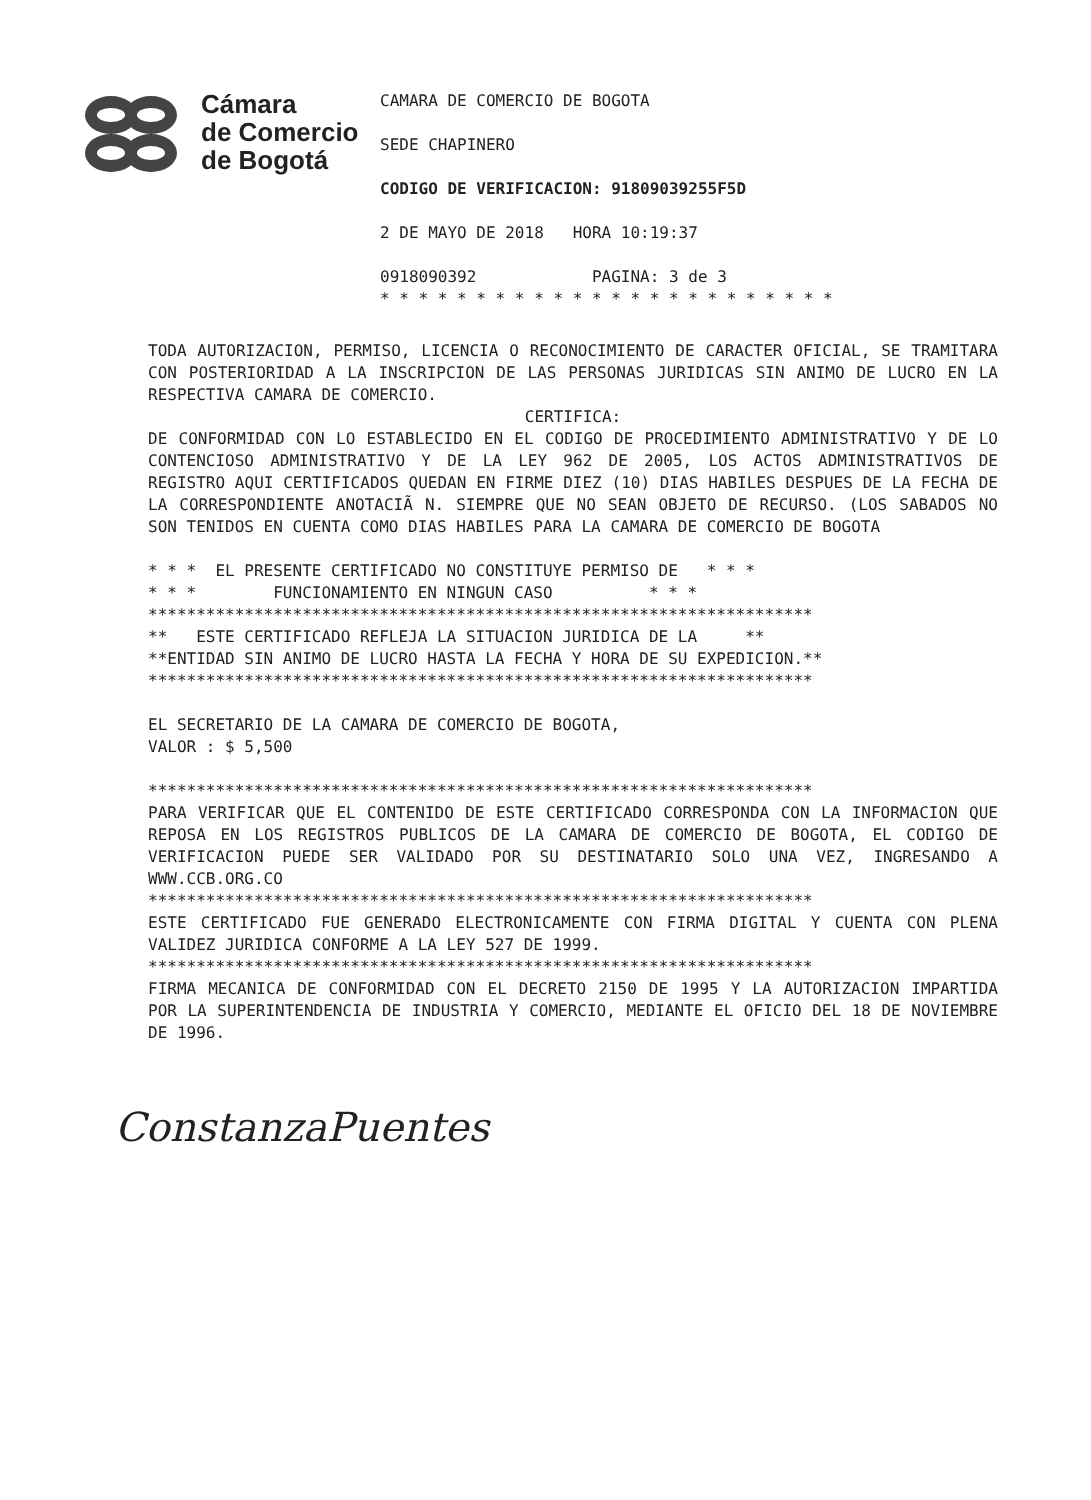Cámara
de Comercio
de Bogotá
CAMARA DE COMERCIO DE BOGOTA
SEDE CHAPINERO
CODIGO DE VERIFICACION: 91809039255F5D
2 DE MAYO DE 2018 HORA 10:19:37
0918090392 PAGINA: 3 de 3
* * * * * * * * * * * * * * * * * * * * * * * *
TODA AUTORIZACION, PERMISO, LICENCIA O RECONOCIMIENTO DE CARACTER OFICIAL, SE TRAMITARA CON POSTERIORIDAD A LA INSCRIPCION DE LAS PERSONAS JURIDICAS SIN ANIMO DE LUCRO EN LA RESPECTIVA CAMARA DE COMERCIO.
CERTIFICA:
DE CONFORMIDAD CON LO ESTABLECIDO EN EL CODIGO DE PROCEDIMIENTO ADMINISTRATIVO Y DE LO CONTENCIOSO ADMINISTRATIVO Y DE LA LEY 962 DE 2005, LOS ACTOS ADMINISTRATIVOS DE REGISTRO AQUI CERTIFICADOS QUEDAN EN FIRME DIEZ (10) DIAS HABILES DESPUES DE LA FECHA DE LA CORRESPONDIENTE ANOTACIÃ N. SIEMPRE QUE NO SEAN OBJETO DE RECURSO. (LOS SABADOS NO SON TENIDOS EN CUENTA COMO DIAS HABILES PARA LA CAMARA DE COMERCIO DE BOGOTA
* * * EL PRESENTE CERTIFICADO NO CONSTITUYE PERMISO DE * * *
* * * FUNCIONAMIENTO EN NINGUN CASO * * *
*********************************************************************
** ESTE CERTIFICADO REFLEJA LA SITUACION JURIDICA DE LA **
**ENTIDAD SIN ANIMO DE LUCRO HASTA LA FECHA Y HORA DE SU EXPEDICION.**
*********************************************************************
EL SECRETARIO DE LA CAMARA DE COMERCIO DE BOGOTA,
VALOR : $ 5,500
*********************************************************************
PARA VERIFICAR QUE EL CONTENIDO DE ESTE CERTIFICADO CORRESPONDA CON LA INFORMACION QUE REPOSA EN LOS REGISTROS PUBLICOS DE LA CAMARA DE COMERCIO DE BOGOTA, EL CODIGO DE VERIFICACION PUEDE SER VALIDADO POR SU DESTINATARIO SOLO UNA VEZ, INGRESANDO A WWW.CCB.ORG.CO
*********************************************************************
ESTE CERTIFICADO FUE GENERADO ELECTRONICAMENTE CON FIRMA DIGITAL Y CUENTA CON PLENA VALIDEZ JURIDICA CONFORME A LA LEY 527 DE 1999.
*********************************************************************
FIRMA MECANICA DE CONFORMIDAD CON EL DECRETO 2150 DE 1995 Y LA AUTORIZACION IMPARTIDA POR LA SUPERINTENDENCIA DE INDUSTRIA Y COMERCIO, MEDIANTE EL OFICIO DEL 18 DE NOVIEMBRE DE 1996.
ConstanzaPuentes